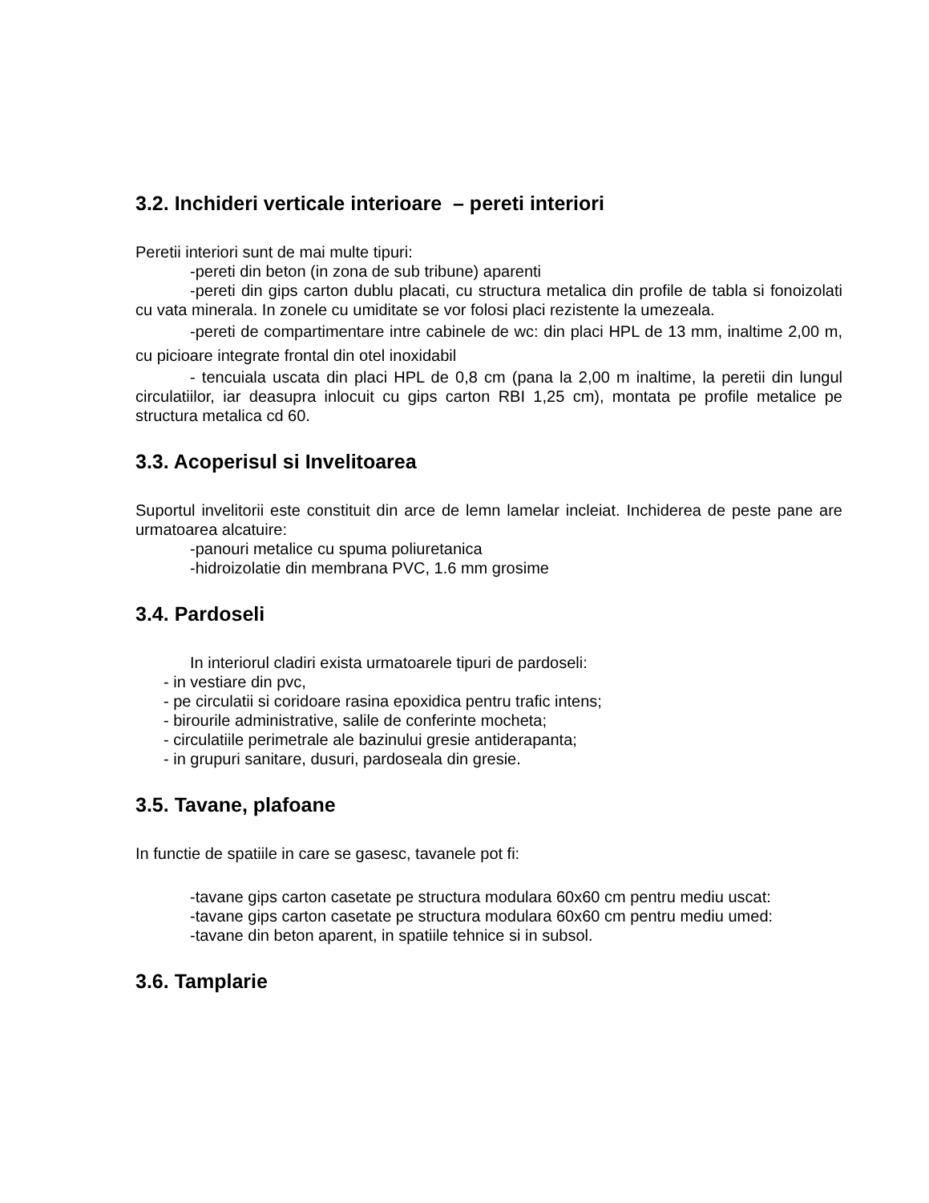3.2. Inchideri verticale interioare – pereti interiori
Peretii interiori sunt de mai multe tipuri:
-pereti din beton (in zona de sub tribune) aparenti
-pereti din gips carton dublu placati, cu structura metalica din profile de tabla si fonoizolati cu vata minerala. In zonele cu umiditate se vor folosi placi rezistente la umezeala.
-pereti de compartimentare intre cabinele de wc: din placi HPL de 13 mm, inaltime 2,00 m, cu picioare integrate frontal din otel inoxidabil
- tencuiala uscata din placi HPL de 0,8 cm (pana la 2,00 m inaltime, la peretii din lungul circulatiilor, iar deasupra inlocuit cu gips carton RBI 1,25 cm), montata pe profile metalice pe structura metalica cd 60.
3.3. Acoperisul si Invelitoarea
Suportul invelitorii este constituit din arce de lemn lamelar incleiat. Inchiderea de peste pane are urmatoarea alcatuire:
-panouri metalice cu spuma poliuretanica
-hidroizolatie din membrana PVC, 1.6 mm grosime
3.4. Pardoseli
In interiorul cladiri exista urmatoarele tipuri de pardoseli:
- in vestiare din pvc,
- pe circulatii si coridoare rasina epoxidica pentru trafic intens;
- birourile administrative, salile de conferinte mocheta;
- circulatiile perimetrale ale bazinului gresie antiderapanta;
- in grupuri sanitare, dusuri, pardoseala din gresie.
3.5. Tavane, plafoane
In functie de spatiile in care se gasesc, tavanele pot fi:
-tavane gips carton casetate pe structura modulara 60x60 cm pentru mediu uscat:
-tavane gips carton casetate pe structura modulara 60x60 cm pentru mediu umed:
-tavane din beton aparent, in spatiile tehnice si in subsol.
3.6. Tamplarie